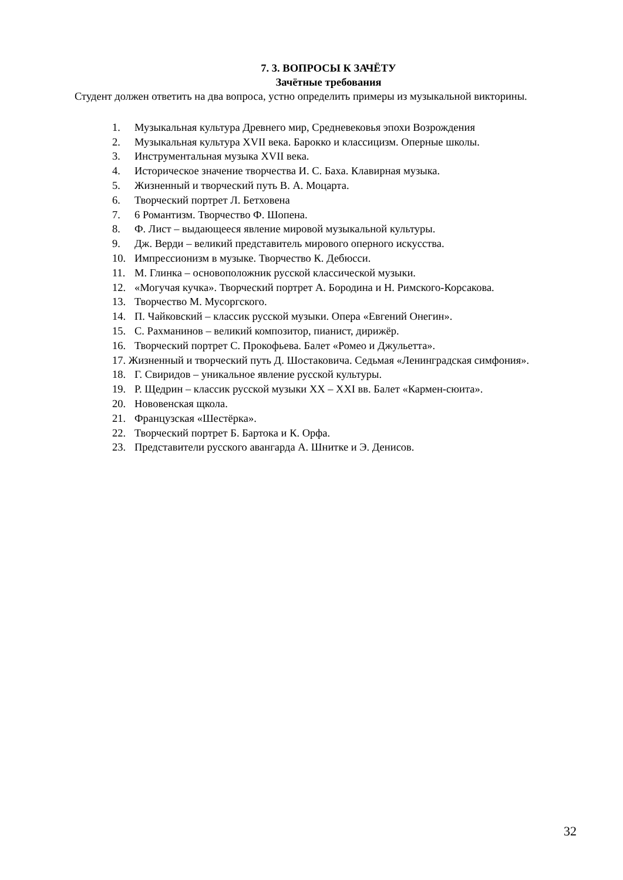7. 3. ВОПРОСЫ К ЗАЧЁТУ
Зачётные требования
Студент должен ответить на два вопроса, устно определить примеры из музыкальной викторины.
1. Музыкальная культура Древнего мир, Средневековья эпохи Возрождения
2. Музыкальная культура XVII века. Барокко и классицизм. Оперные школы.
3. Инструментальная музыка XVII века.
4. Историческое значение творчества И. С. Баха. Клавирная музыка.
5. Жизненный и творческий путь В. А. Моцарта.
6. Творческий портрет Л. Бетховена
7. 6 Романтизм. Творчество Ф. Шопена.
8. Ф. Лист – выдающееся явление мировой музыкальной культуры.
9. Дж. Верди – великий представитель мирового оперного искусства.
10. Импрессионизм в музыке. Творчество К. Дебюсси.
11. М. Глинка – основоположник русской классической музыки.
12. «Могучая кучка». Творческий портрет А. Бородина и Н. Римского-Корсакова.
13. Творчество М. Мусоргского.
14. П. Чайковский – классик русской музыки. Опера «Евгений Онегин».
15. С. Рахманинов – великий композитор, пианист, дирижёр.
16. Творческий портрет С. Прокофьева. Балет «Ромео и Джульетта».
17. Жизненный и творческий путь Д. Шостаковича. Седьмая «Ленинградская симфония».
18. Г. Свиридов – уникальное явление русской культуры.
19. Р. Щедрин – классик русской музыки XX – XXI вв. Балет «Кармен-сюита».
20. Нововенская щкола.
21. Французская «Шестёрка».
22. Творческий портрет Б. Бартока и К. Орфа.
23. Представители русского авангарда А. Шнитке и Э. Денисов.
32